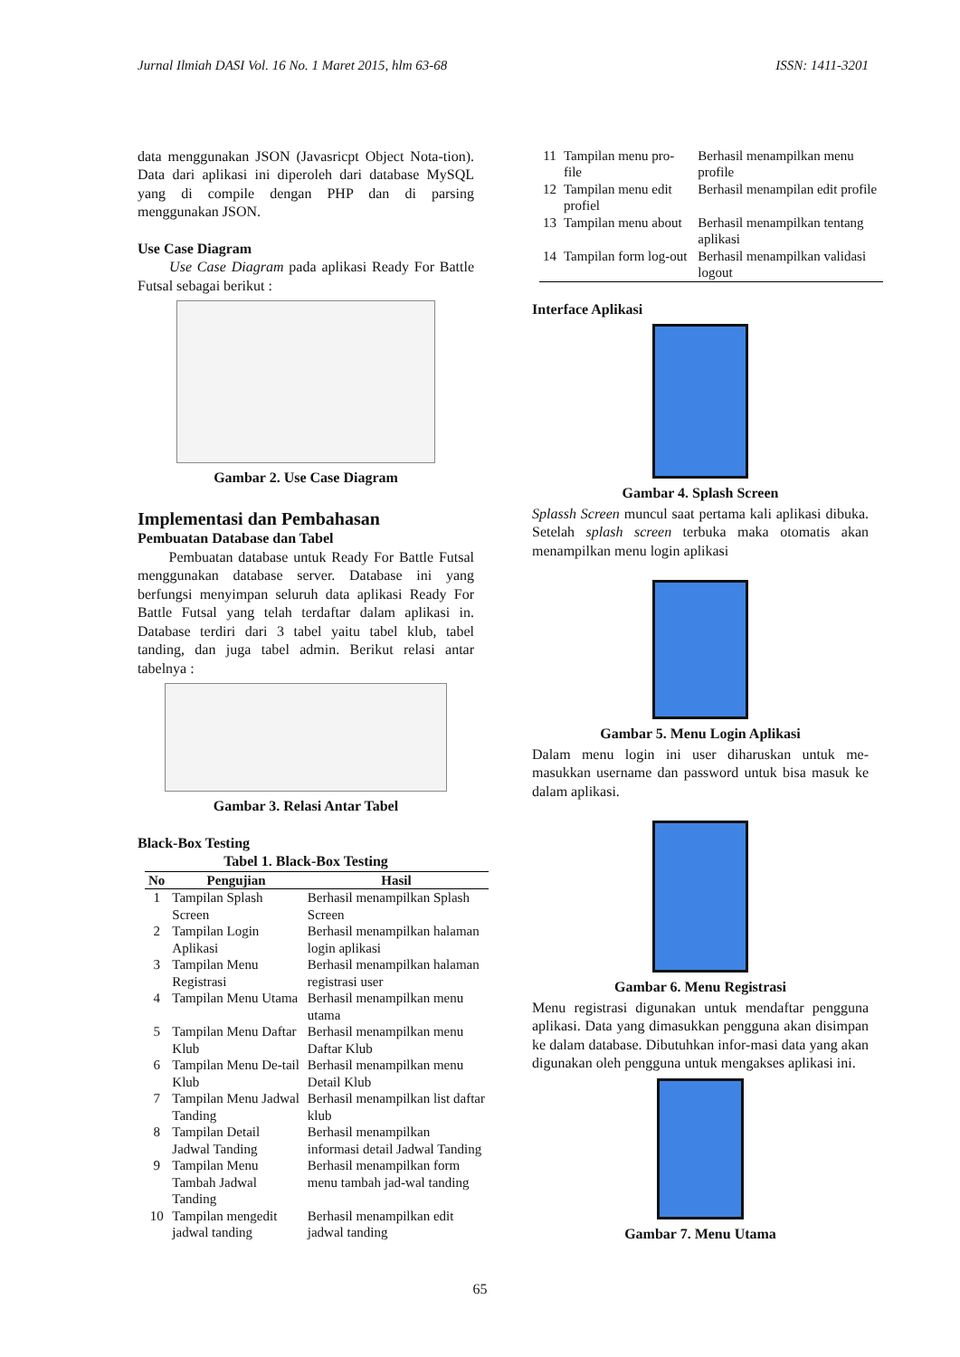Jurnal Ilmiah DASI Vol. 16 No. 1 Maret 2015, hlm 63-68 ISSN: 1411-3201
data menggunakan JSON (Javasricpt Object Nota-tion). Data dari aplikasi ini diperoleh dari database MySQL yang di compile dengan PHP dan di parsing menggunakan JSON.
Use Case Diagram
Use Case Diagram pada aplikasi Ready For Battle Futsal sebagai berikut :
Gambar 2. Use Case Diagram
Implementasi dan Pembahasan
Pembuatan Database dan Tabel
Pembuatan database untuk Ready For Battle Futsal menggunakan database server. Database ini yang berfungsi menyimpan seluruh data aplikasi Ready For Battle Futsal yang telah terdaftar dalam aplikasi in. Database terdiri dari 3 tabel yaitu tabel klub, tabel tanding, dan juga tabel admin. Berikut relasi antar tabelnya :
Gambar 3. Relasi Antar Tabel
Black-Box Testing
Tabel 1. Black-Box Testing
| No | Pengujian | Hasil |
| --- | --- | --- |
| 1 | Tampilan Splash Screen | Berhasil menampilkan Splash Screen |
| 2 | Tampilan Login Aplikasi | Berhasil menampilkan halaman login aplikasi |
| 3 | Tampilan Menu Registrasi | Berhasil menampilkan halaman registrasi user |
| 4 | Tampilan Menu Utama | Berhasil menampilkan menu utama |
| 5 | Tampilan Menu Daftar Klub | Berhasil menampilkan menu Daftar Klub |
| 6 | Tampilan Menu De-tail Klub | Berhasil menampilkan menu Detail Klub |
| 7 | Tampilan Menu Jadwal Tanding | Berhasil menampilkan list daftar klub |
| 8 | Tampilan Detail Jadwal Tanding | Berhasil menampilkan informasi detail Jadwal Tanding |
| 9 | Tampilan Menu Tambah Jadwal Tanding | Berhasil menampilkan form menu tambah jad-wal tanding |
| 10 | Tampilan mengedit jadwal tanding | Berhasil menampilkan edit jadwal tanding |
| 11 | Tampilan menu pro-file | Berhasil menampilkan menu profile |
| 12 | Tampilan menu edit profiel | Berhasil menampilan edit profile |
| 13 | Tampilan menu about | Berhasil menampilkan tentang aplikasi |
| 14 | Tampilan form log-out | Berhasil menampilkan validasi logout |
Interface Aplikasi
Gambar 4. Splash Screen
Splassh Screen muncul saat pertama kali aplikasi dibuka. Setelah splash screen terbuka maka otomatis akan menampilkan menu login aplikasi
Gambar 5. Menu Login Aplikasi
Dalam menu login ini user diharuskan untuk me-masukkan username dan password untuk bisa masuk ke dalam aplikasi.
Gambar 6. Menu Registrasi
Menu registrasi digunakan untuk mendaftar pengguna aplikasi. Data yang dimasukkan pengguna akan disimpan ke dalam database. Dibutuhkan infor-masi data yang akan digunakan oleh pengguna untuk mengakses aplikasi ini.
Gambar 7. Menu Utama
65